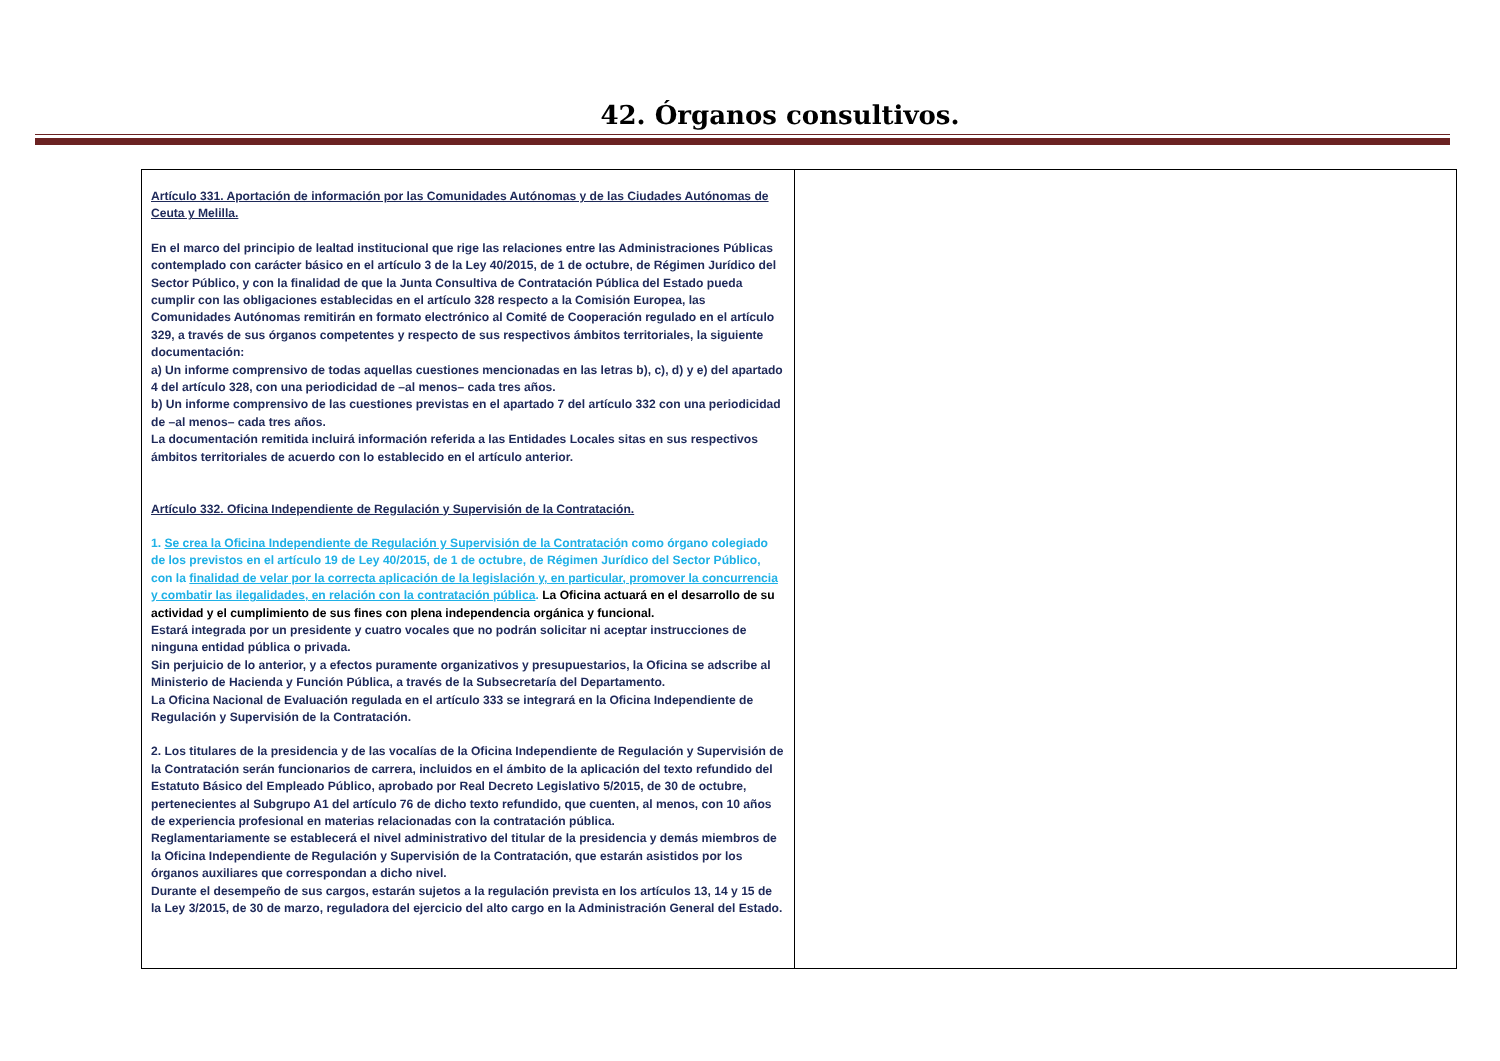42. Órganos consultivos.
| Artículo 331. Aportación de información por las Comunidades Autónomas y de las Ciudades Autónomas de Ceuta y Melilla. En el marco del principio de lealtad institucional que rige las relaciones entre las Administraciones Públicas contemplado con carácter básico en el artículo 3 de la Ley 40/2015, de 1 de octubre, de Régimen Jurídico del Sector Público, y con la finalidad de que la Junta Consultiva de Contratación Pública del Estado pueda cumplir con las obligaciones establecidas en el artículo 328 respecto a la Comisión Europea, las Comunidades Autónomas remitirán en formato electrónico al Comité de Cooperación regulado en el artículo 329, a través de sus órganos competentes y respecto de sus respectivos ámbitos territoriales, la siguiente documentación: a) Un informe comprensivo de todas aquellas cuestiones mencionadas en las letras b), c), d) y e) del apartado 4 del artículo 328, con una periodicidad de –al menos– cada tres años. b) Un informe comprensivo de las cuestiones previstas en el apartado 7 del artículo 332 con una periodicidad de –al menos– cada tres años. La documentación remitida incluirá información referida a las Entidades Locales sitas en sus respectivos ámbitos territoriales de acuerdo con lo establecido en el artículo anterior. Artículo 332. Oficina Independiente de Regulación y Supervisión de la Contratación. 1. Se crea la Oficina Independiente de Regulación y Supervisión de la Contratació n como órgano colegiado de los previstos en el artículo 19 de Ley 40/2015, de 1 de octubre, de Régimen Jurídico del Sector Público, con la finalidad de velar por la correcta aplicación de la legislación y, en particular, promover la concurrencia y combatir las ilegalidades, en relación con la contratación pública . La Oficina actuará en el desarrollo de su actividad y el cumplimiento de sus fines con plena independencia orgánica y funcional. Estará integrada por un presidente y cuatro vocales que no podrán solicitar ni aceptar instrucciones de ninguna entidad pública o privada. Sin perjuicio de lo anterior, y a efectos puramente organizativos y presupuestarios, la Oficina se adscribe al Ministerio de Hacienda y Función Pública, a través de la Subsecretaría del Departamento. La Oficina Nacional de Evaluación regulada en el artículo 333 se integrará en la Oficina Independiente de Regulación y Supervisión de la Contratación. 2. Los titulares de la presidencia y de las vocalías de la Oficina Independiente de Regulación y Supervisión de la Contratación serán funcionarios de carrera, incluidos en el ámbito de la aplicación del texto refundido del Estatuto Básico del Empleado Público, aprobado por Real Decreto Legislativo 5/2015, de 30 de octubre, pertenecientes al Subgrupo A1 del artículo 76 de dicho texto refundido, que cuenten, al menos, con 10 años de experiencia profesional en materias relacionadas con la contratación pública. Reglamentariamente se establecerá el nivel administrativo del titular de la presidencia y demás miembros de la Oficina Independiente de Regulación y Supervisión de la Contratación, que estarán asistidos por los órganos auxiliares que correspondan a dicho nivel. Durante el desempeño de sus cargos, estarán sujetos a la regulación prevista en los artículos 13, 14 y 15 de la Ley 3/2015, de 30 de marzo, reguladora del ejercicio del alto cargo en la Administración General del Estado. | |